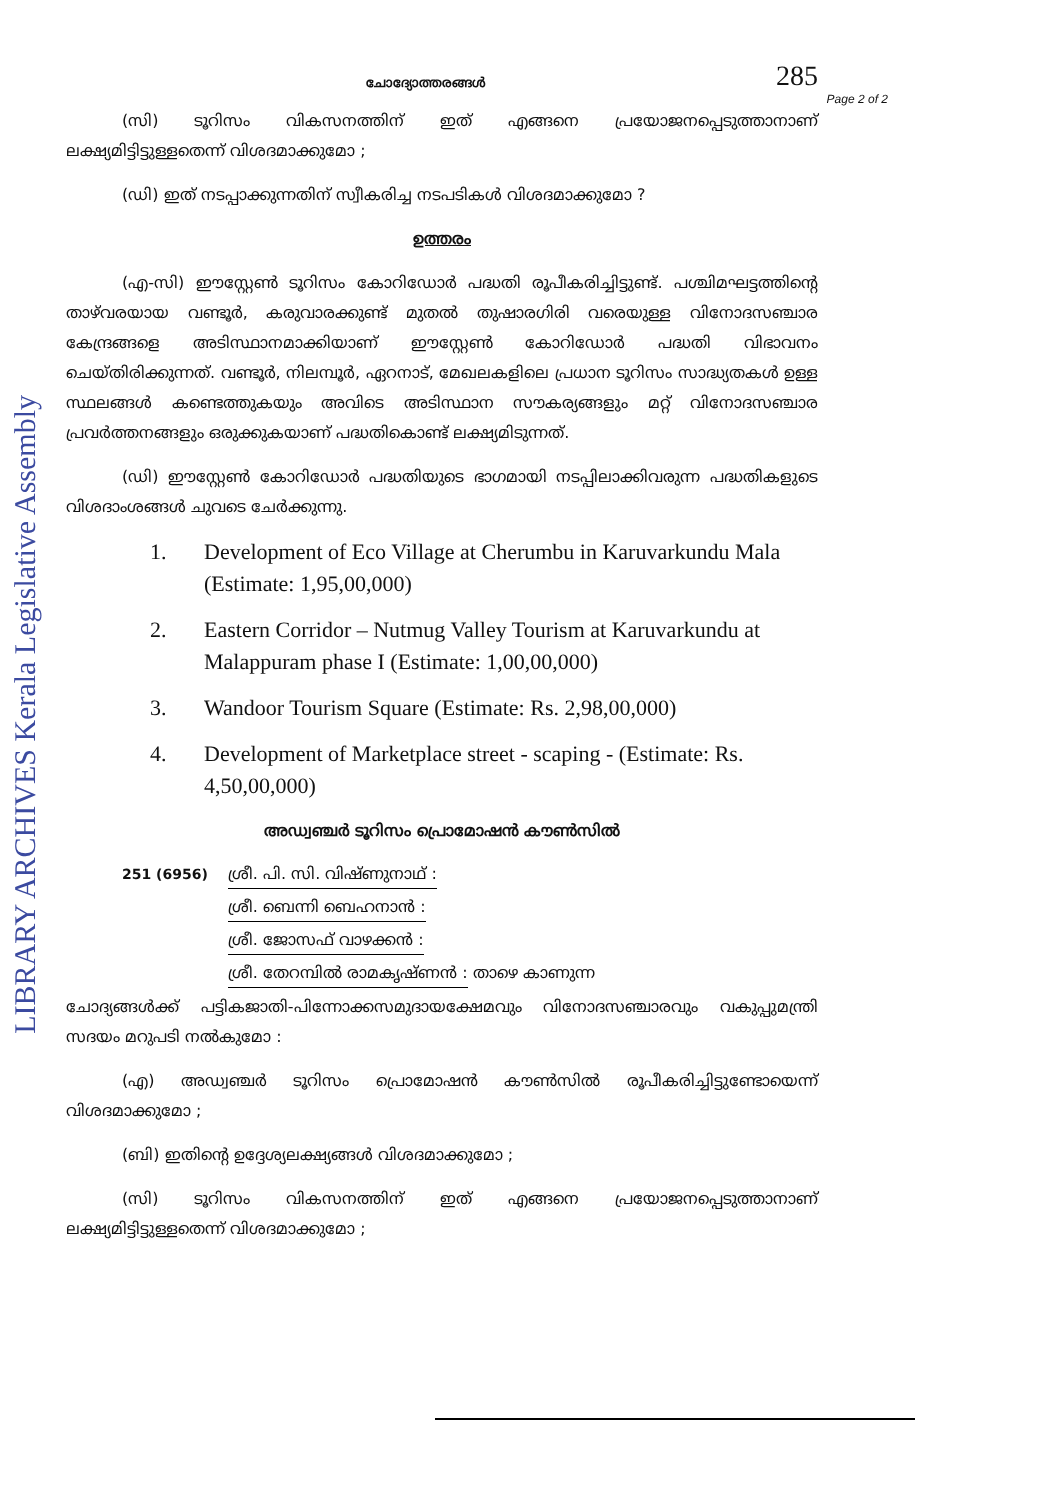LIBRARY ARCHIVES Kerala Legislative Assembly
ചോദ്യോത്തരങ്ങൾ 285
Page 2 of 2
(സി) ടൂറിസം വികസനത്തിന് ഇത് എങ്ങനെ പ്രയോജനപ്പെടുത്താനാണ് ലക്ഷ്യമിട്ടിട്ടുള്ളതെന്ന് വിശദമാക്കുമോ ;
(ഡി) ഇത് നടപ്പാക്കുന്നതിന് സ്വീകരിച്ച നടപടികൾ വിശദമാക്കുമോ ?
ഉത്തരം
(എ-സി) ഈസ്റ്റേൺ ടൂറിസം കോറിഡോർ പദ്ധതി രൂപീകരിച്ചിട്ടുണ്ട്. പശ്ചിമഘട്ടത്തിന്റെ താഴ്‌വരയായ വണ്ടൂർ, കരുവാരക്കുണ്ട് മുതൽ തുഷാരഗിരി വരെയുള്ള വിനോദസഞ്ചാര കേന്ദ്രങ്ങളെ അടിസ്ഥാനമാക്കിയാണ് ഈസ്റ്റേൺ കോറിഡോർ പദ്ധതി വിഭാവനം ചെയ്തിരിക്കുന്നത്. വണ്ടൂർ, നിലമ്പൂർ, ഏറനാട്, മേഖലകളിലെ പ്രധാന ടൂറിസം സാദ്ധ്യതകൾ ഉള്ള സ്ഥലങ്ങൾ കണ്ടെത്തുകയും അവിടെ അടിസ്ഥാന സൗകര്യങ്ങളും മറ്റ് വിനോദസഞ്ചാര പ്രവർത്തനങ്ങളും ഒരുക്കുകയാണ് പദ്ധതികൊണ്ട് ലക്ഷ്യമിടുന്നത്.
(ഡി) ഈസ്റ്റേൺ കോറിഡോർ പദ്ധതിയുടെ ഭാഗമായി നടപ്പിലാക്കിവരുന്ന പദ്ധതികളുടെ വിശദാംശങ്ങൾ ചുവടെ ചേർക്കുന്നു.
1. Development of Eco Village at Cherumbu in Karuvarkundu Mala (Estimate: 1,95,00,000)
2. Eastern Corridor – Nutmug Valley Tourism at Karuvarkundu at Malappuram phase I (Estimate: 1,00,00,000)
3. Wandoor Tourism Square (Estimate: Rs. 2,98,00,000)
4. Development of Marketplace street - scaping - (Estimate: Rs. 4,50,00,000)
അഡ്വഞ്ചർ ടൂറിസം പ്രൊമോഷൻ കൗൺസിൽ
251 (6956) ശ്രീ. പി. സി. വിഷ്ണുനാഥ് :
ശ്രീ. ബെന്നി ബെഹനാൻ :
ശ്രീ. ജോസഫ് വാഴക്കൻ :
ശ്രീ. തേറമ്പിൽ രാമകൃഷ്ണൻ :
താഴെ കാണുന്ന
ചോദ്യങ്ങൾക്ക് പട്ടികജാതി-പിന്നോക്കസമുദായക്ഷേമവും വിനോദസഞ്ചാരവും വകുപ്പുമന്ത്രി സദയം മറുപടി നൽകുമോ :
(എ) അഡ്വഞ്ചർ ടൂറിസം പ്രൊമോഷൻ കൗൺസിൽ രൂപീകരിച്ചിട്ടുണ്ടോയെന്ന് വിശദമാക്കുമോ ;
(ബി) ഇതിന്റെ ഉദ്ദേശ്യലക്ഷ്യങ്ങൾ വിശദമാക്കുമോ ;
(സി) ടൂറിസം വികസനത്തിന് ഇത് എങ്ങനെ പ്രയോജനപ്പെടുത്താനാണ് ലക്ഷ്യമിട്ടിട്ടുള്ളതെന്ന് വിശദമാക്കുമോ ;